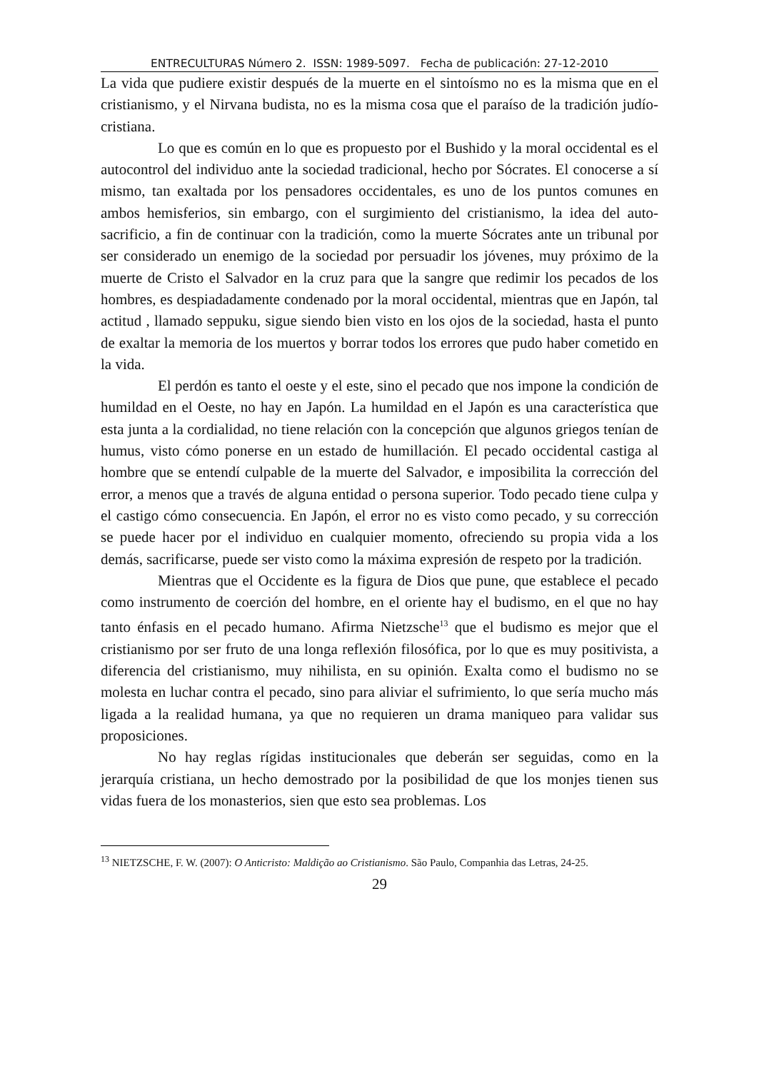ENTRECULTURAS Número 2. ISSN: 1989-5097. Fecha de publicación: 27-12-2010
La vida que pudiere existir después de la muerte en el sintoísmo no es la misma que en el cristianismo, y el Nirvana budista, no es la misma cosa que el paraíso de la tradición judío-cristiana.
Lo que es común en lo que es propuesto por el Bushido y la moral occidental es el autocontrol del individuo ante la sociedad tradicional, hecho por Sócrates. El conocerse a sí mismo, tan exaltada por los pensadores occidentales, es uno de los puntos comunes en ambos hemisferios, sin embargo, con el surgimiento del cristianismo, la idea del auto-sacrificio, a fin de continuar con la tradición, como la muerte Sócrates ante un tribunal por ser considerado un enemigo de la sociedad por persuadir los jóvenes, muy próximo de la muerte de Cristo el Salvador en la cruz para que la sangre que redimir los pecados de los hombres, es despiadadamente condenado por la moral occidental, mientras que en Japón, tal actitud , llamado seppuku, sigue siendo bien visto en los ojos de la sociedad, hasta el punto de exaltar la memoria de los muertos y borrar todos los errores que pudo haber cometido en la vida.
El perdón es tanto el oeste y el este, sino el pecado que nos impone la condición de humildad en el Oeste, no hay en Japón. La humildad en el Japón es una característica que esta junta a la cordialidad, no tiene relación con la concepción que algunos griegos tenían de humus, visto cómo ponerse en un estado de humillación. El pecado occidental castiga al hombre que se entendí culpable de la muerte del Salvador, e imposibilita la corrección del error, a menos que a través de alguna entidad o persona superior. Todo pecado tiene culpa y el castigo cómo consecuencia. En Japón, el error no es visto como pecado, y su corrección se puede hacer por el individuo en cualquier momento, ofreciendo su propia vida a los demás, sacrificarse, puede ser visto como la máxima expresión de respeto por la tradición.
Mientras que el Occidente es la figura de Dios que pune, que establece el pecado como instrumento de coerción del hombre, en el oriente hay el budismo, en el que no hay tanto énfasis en el pecado humano. Afirma Nietzsche<sup>13</sup> que el budismo es mejor que el cristianismo por ser fruto de una longa reflexión filosófica, por lo que es muy positivista, a diferencia del cristianismo, muy nihilista, en su opinión. Exalta como el budismo no se molesta en luchar contra el pecado, sino para aliviar el sufrimiento, lo que sería mucho más ligada a la realidad humana, ya que no requieren un drama maniqueo para validar sus proposiciones.
No hay reglas rígidas institucionales que deberán ser seguidas, como en la jerarquía cristiana, un hecho demostrado por la posibilidad de que los monjes tienen sus vidas fuera de los monasterios, sien que esto sea problemas. Los
<sup>13</sup> NIETZSCHE, F. W. (2007): O Anticristo: Maldição ao Cristianismo. São Paulo, Companhia das Letras, 24-25.
29